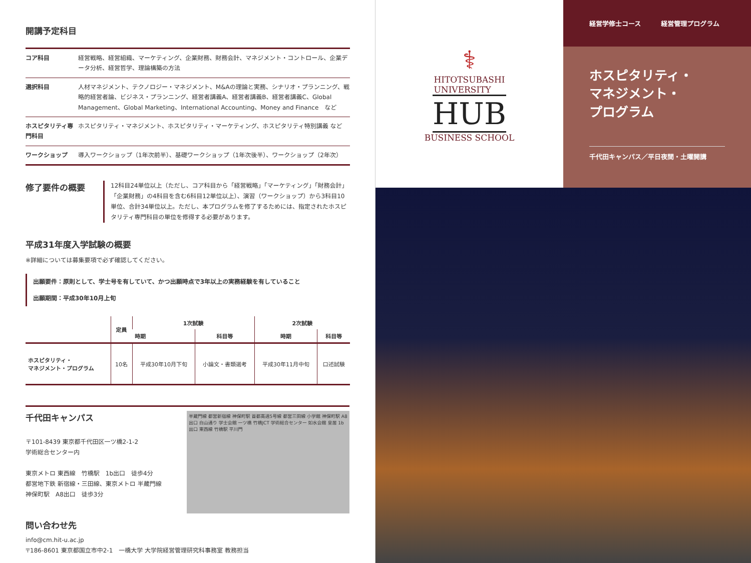開講予定科目
| コア科目 | 経営戦略、経営組織、マーケティング、企業財務、財務会計、マネジメント・コントロール、企業データ分析、経営哲学、理論構築の方法 |
| 選択科目 | 人材マネジメント、テクノロジー・マネジメント、M&Aの理論と実務、シナリオ・プランニング、戦略的経営者論、ビジネス・プランニング、経営者講義A、経営者講義B、経営者講義C、Global Management、Global Marketing、International Accounting、Money and Finance など |
| ホスピタリティ専門科目 | ホスピタリティ・マネジメント、ホスピタリティ・マーケティング、ホスピタリティ特別講義 など |
| ワークショップ | 導入ワークショップ（1年次前半）、基礎ワークショップ（1年次後半）、ワークショップ（2年次） |
修了要件の概要
12科目24単位以上（ただし、コア科目から「経営戦略」「マーケティング」「財務会計」「企業財務」の4科目を含む6科目12単位以上）、演習（ワークショップ）から3科目10単位、合計34単位以上。ただし、本プログラムを修了するためには、指定されたホスピタリティ専門科目の単位を修得する必要があります。
平成31年度入学試験の概要
※詳細については募集要項で必ず確認してください。
出願要件：原則として、学士号を有していて、かつ出願時点で3年以上の実務経験を有していること
出願期間：平成30年10月上旬
| | 定員 | 1次試験 | | 2次試験 | |
| --- | --- | --- | --- | --- | --- |
| | | 時期 | 科目等 | 時期 | 科目等 |
| ホスピタリティ・ マネジメント・プログラム | 10名 | 平成30年10月下旬 | 小論文・書類選考 | 平成30年11月中旬 | 口述試験 |
千代田キャンパス
〒101-8439 東京都千代田区一ツ橋2-1-2
学術総合センター内
東京メトロ 東西線　竹橋駅　1b出口　徒歩4分
都営地下鉄 新宿線・三田線、東京メトロ 半蔵門線
神保町駅　A8出口　徒歩3分
半蔵門線 都営新宿線 神保町駅 首都高速5号線 都営三田線 小学館 神保町駅 A8出口 白山通り 学士会館 一ツ橋 竹橋JCT 学術総合センター 如水会館 皇居 1b出口 東西線 竹橋駅 平川門
問い合わせ先
info@cm.hit-u.ac.jp
〒186-8601 東京都国立市中2-1　一橋大学 大学院経営管理研究科事務室 教務担当
⚕
HITOTSUBASHI
UNIVERSITY
HUB
BUSINESS SCHOOL
経営学修士コース 経営管理プログラム
ホスピタリティ・
マネジメント・
プログラム
千代田キャンパス／平日夜間・土曜開講